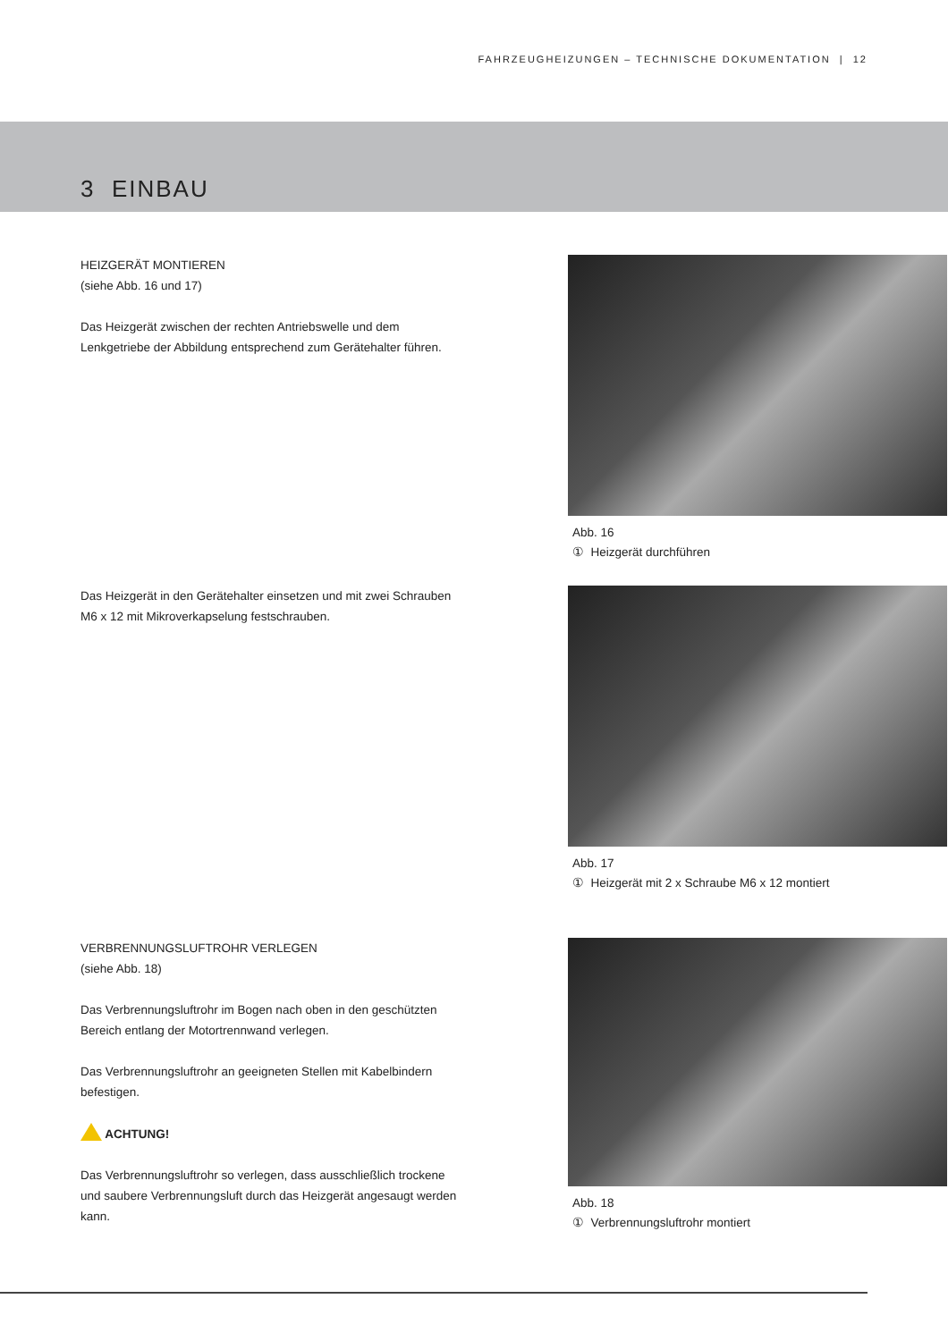FAHRZEUGHEIZUNGEN – TECHNISCHE DOKUMENTATION | 12
3 EINBAU
HEIZGERÄT MONTIEREN
(siehe Abb. 16 und 17)
Das Heizgerät zwischen der rechten Antriebswelle und dem Lenkgetriebe der Abbildung entsprechend zum Gerätehalter führen.
Abb. 16
① Heizgerät durchführen
Das Heizgerät in den Gerätehalter einsetzen und mit zwei Schrauben M6 x 12 mit Mikroverkapselung festschrauben.
Abb. 17
① Heizgerät mit 2 x Schraube M6 x 12 montiert
VERBRENNUNGSLUFTROHR VERLEGEN
(siehe Abb. 18)
Das Verbrennungsluftrohr im Bogen nach oben in den geschützten Bereich entlang der Motortrennwand verlegen.
Das Verbrennungsluftrohr an geeigneten Stellen mit Kabelbindern befestigen.
ACHTUNG!
Das Verbrennungsluftrohr so verlegen, dass ausschließlich trockene und saubere Verbrennungsluft durch das Heizgerät angesaugt werden kann.
Abb. 18
① Verbrennungsluftrohr montiert